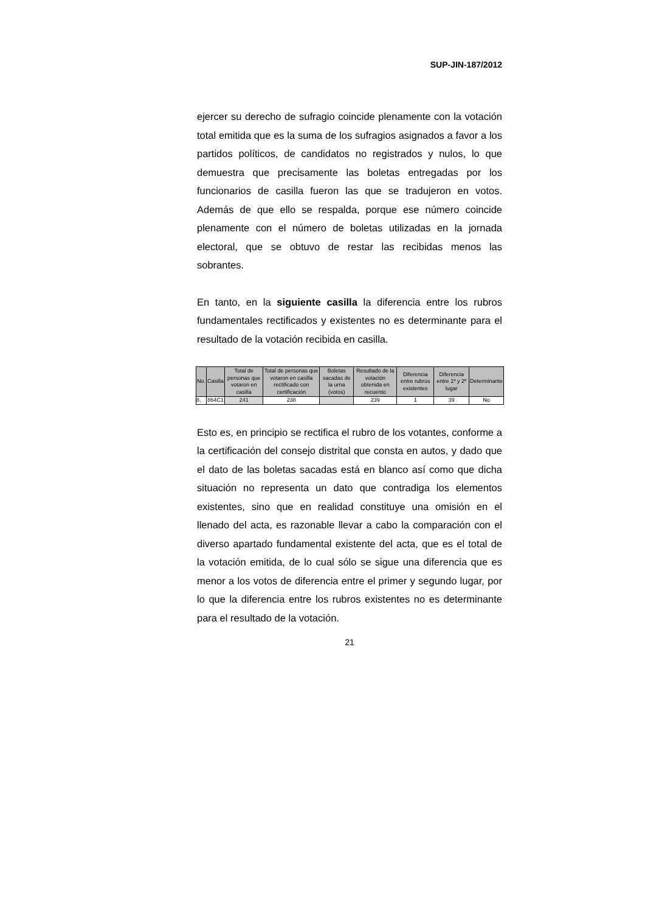SUP-JIN-187/2012
ejercer su derecho de sufragio coincide plenamente con la votación total emitida que es la suma de los sufragios asignados a favor a los partidos políticos, de candidatos no registrados y nulos, lo que demuestra que precisamente las boletas entregadas por los funcionarios de casilla fueron las que se tradujeron en votos. Además de que ello se respalda, porque ese número coincide plenamente con el número de boletas utilizadas en la jornada electoral, que se obtuvo de restar las recibidas menos las sobrantes.
En tanto, en la siguiente casilla la diferencia entre los rubros fundamentales rectificados y existentes no es determinante para el resultado de la votación recibida en casilla.
| No. | Casilla | Total de personas que votaron en casilla | Total de personas que votaron en casilla rectificado con certificación | Boletas sacadas de la urna (votos) | Resultado de la votación obtenida en recuento | Diferencia entre rubros existentes | Diferencia entre 1º y 2º lugar | Determinante |
| --- | --- | --- | --- | --- | --- | --- | --- | --- |
| 8. | 864C1 | 241 | 238 | | 239 | 1 | 39 | No |
Esto es, en principio se rectifica el rubro de los votantes, conforme a la certificación del consejo distrital que consta en autos, y dado que el dato de las boletas sacadas está en blanco así como que dicha situación no representa un dato que contradiga los elementos existentes, sino que en realidad constituye una omisión en el llenado del acta, es razonable llevar a cabo la comparación con el diverso apartado fundamental existente del acta, que es el total de la votación emitida, de lo cual sólo se sigue una diferencia que es menor a los votos de diferencia entre el primer y segundo lugar, por lo que la diferencia entre los rubros existentes no es determinante para el resultado de la votación.
21